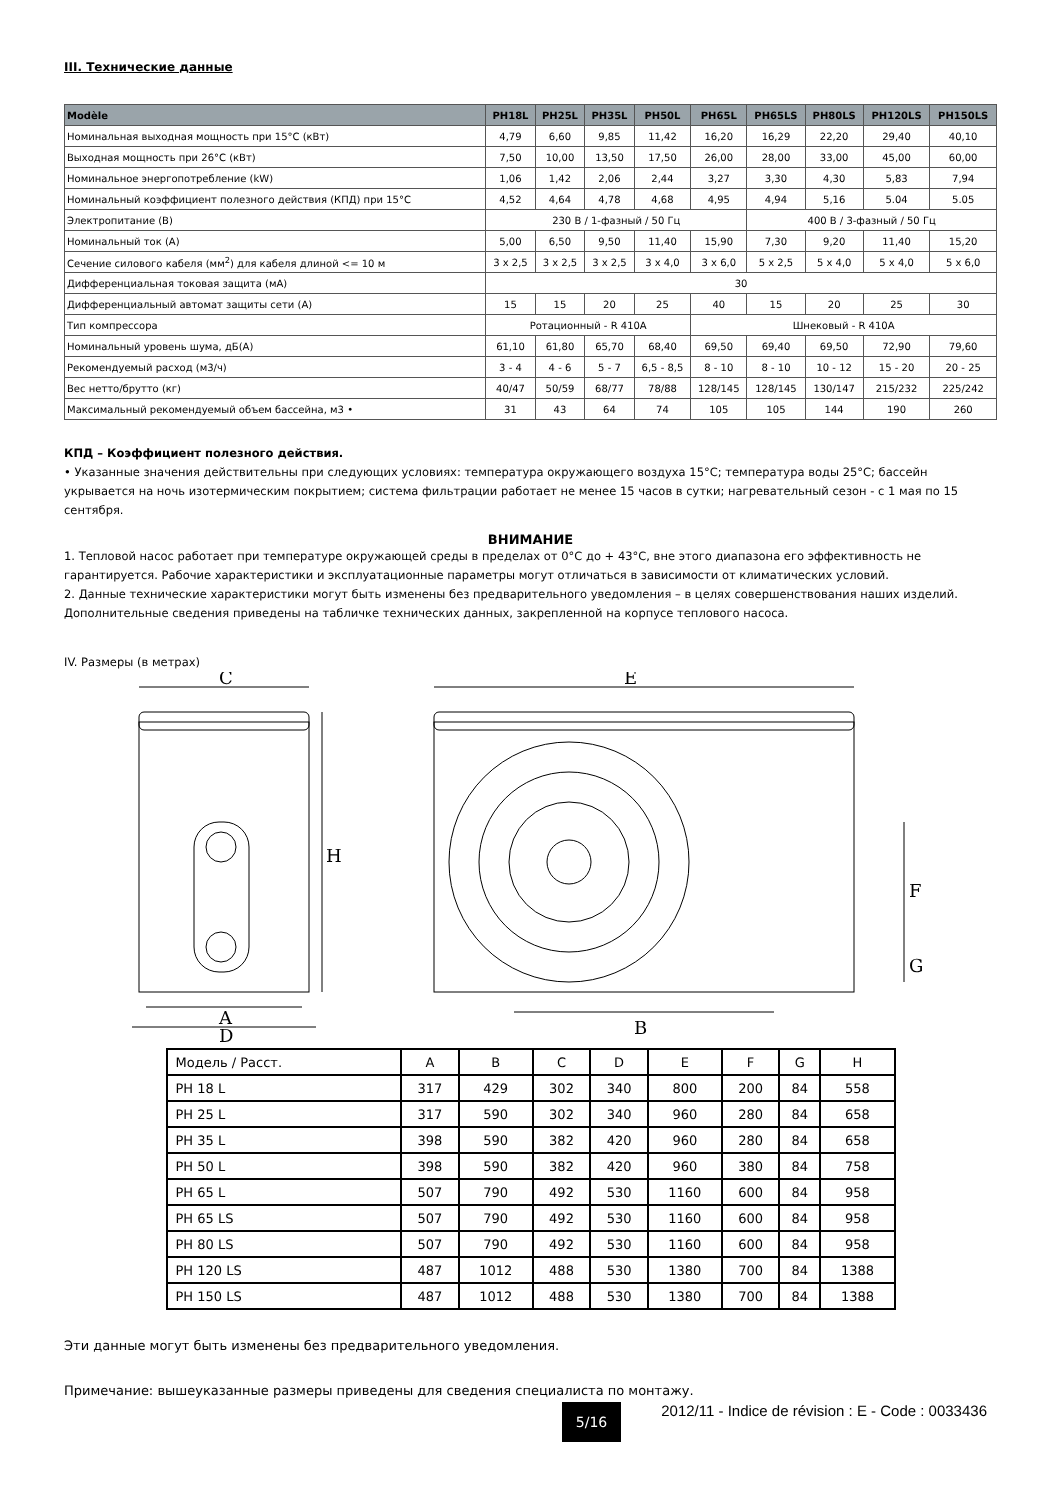III. Технические данные
| Modèle | PH18L | PH25L | PH35L | PH50L | PH65L | PH65LS | PH80LS | PH120LS | PH150LS |
| --- | --- | --- | --- | --- | --- | --- | --- | --- | --- |
| Номинальная выходная мощность при 15°C (кВт) | 4,79 | 6,60 | 9,85 | 11,42 | 16,20 | 16,29 | 22,20 | 29,40 | 40,10 |
| Выходная мощность при 26°C (кВт) | 7,50 | 10,00 | 13,50 | 17,50 | 26,00 | 28,00 | 33,00 | 45,00 | 60,00 |
| Номинальное энергопотребление (kW) | 1,06 | 1,42 | 2,06 | 2,44 | 3,27 | 3,30 | 4,30 | 5,83 | 7,94 |
| Номинальный коэффициент полезного действия (КПД) при 15°C | 4,52 | 4,64 | 4,78 | 4,68 | 4,95 | 4,94 | 5,16 | 5.04 | 5.05 |
| Электропитание (В) | 230 В / 1-фазный / 50 Гц | | | | | 400 В / 3-фазный / 50 Гц | | | |
| Номинальный ток (А) | 5,00 | 6,50 | 9,50 | 11,40 | 15,90 | 7,30 | 9,20 | 11,40 | 15,20 |
| Сечение силового кабеля (мм<sup>2</sup>) для кабеля длиной <= 10 м | 3 x 2,5 | 3 x 2,5 | 3 x 2,5 | 3 x 4,0 | 3 x 6,0 | 5 x 2,5 | 5 x 4,0 | 5 x 4,0 | 5 x 6,0 |
| Дифференциальная токовая защита (мА) | 30 | | | | | | | | |
| Дифференциальный автомат защиты сети (А) | 15 | 15 | 20 | 25 | 40 | 15 | 20 | 25 | 30 |
| Тип компрессора | Ротационный - R 410A | | | | Шнековый - R 410A | | | | |
| Номинальный уровень шума, дБ(А) | 61,10 | 61,80 | 65,70 | 68,40 | 69,50 | 69,40 | 69,50 | 72,90 | 79,60 |
| Рекомендуемый расход (м3/ч) | 3 - 4 | 4 - 6 | 5 - 7 | 6,5 - 8,5 | 8 - 10 | 8 - 10 | 10 - 12 | 15 - 20 | 20 - 25 |
| Вес нетто/брутто (кг) | 40/47 | 50/59 | 68/77 | 78/88 | 128/145 | 128/145 | 130/147 | 215/232 | 225/242 |
| Максимальный рекомендуемый объем бассейна, м3 • | 31 | 43 | 64 | 74 | 105 | 105 | 144 | 190 | 260 |
КПД – Коэффициент полезного действия.
• Указанные значения действительны при следующих условиях: температура окружающего воздуха 15°C; температура воды 25°C; бассейн укрывается на ночь изотермическим покрытием; система фильтрации работает не менее 15 часов в сутки; нагревательный сезон - с 1 мая по 15 сентября.
ВНИМАНИЕ
1. Тепловой насос работает при температуре окружающей среды в пределах от 0°C до + 43°C, вне этого диапазона его эффективность не гарантируется. Рабочие характеристики и эксплуатационные параметры могут отличаться в зависимости от климатических условий.
2. Данные технические характеристики могут быть изменены без предварительного уведомления – в целях совершенствования наших изделий. Дополнительные сведения приведены на табличке технических данных, закрепленной на корпусе теплового насоса.
IV. Размеры (в метрах)
C
E
A
D
B
H
F
G
| Модель / Расст. | A | B | C | D | E | F | G | H |
| PH 18 L | 317 | 429 | 302 | 340 | 800 | 200 | 84 | 558 |
| PH 25 L | 317 | 590 | 302 | 340 | 960 | 280 | 84 | 658 |
| PH 35 L | 398 | 590 | 382 | 420 | 960 | 280 | 84 | 658 |
| PH 50 L | 398 | 590 | 382 | 420 | 960 | 380 | 84 | 758 |
| PH 65 L | 507 | 790 | 492 | 530 | 1160 | 600 | 84 | 958 |
| PH 65 LS | 507 | 790 | 492 | 530 | 1160 | 600 | 84 | 958 |
| PH 80 LS | 507 | 790 | 492 | 530 | 1160 | 600 | 84 | 958 |
| PH 120 LS | 487 | 1012 | 488 | 530 | 1380 | 700 | 84 | 1388 |
| PH 150 LS | 487 | 1012 | 488 | 530 | 1380 | 700 | 84 | 1388 |
Эти данные могут быть изменены без предварительного уведомления.
Примечание: вышеуказанные размеры приведены для сведения специалиста по монтажу.
5/16
2012/11 - Indice de révision : E - Code : 0033436